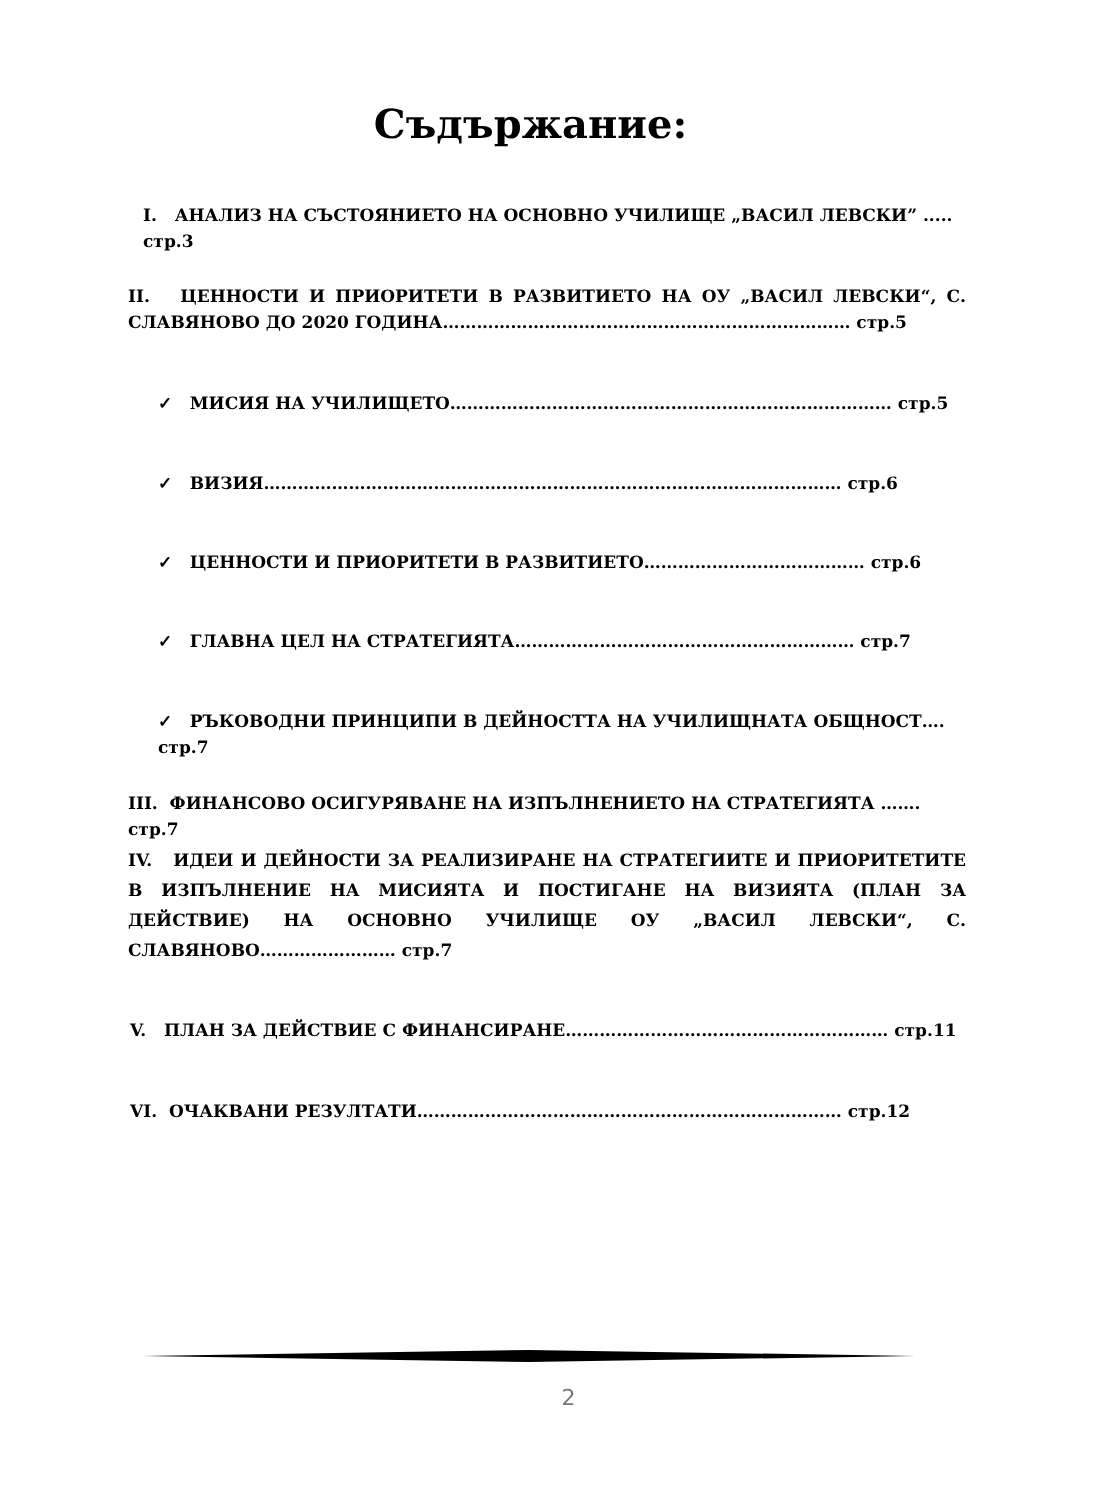Съдържание:
I. АНАЛИЗ НА СЪСТОЯНИЕТО НА ОСНОВНО УЧИЛИЩЕ „ВАСИЛ ЛЕВСКИ” ..... стр.3
II. ЦЕННОСТИ И ПРИОРИТЕТИ В РАЗВИТИЕТО НА ОУ „ВАСИЛ ЛЕВСКИ“, С. СЛАВЯНОВО ДО 2020 ГОДИНА……………………………………………………………… стр.5
✓ МИСИЯ НА УЧИЛИЩЕТО…………………………………………………………………… стр.5
✓ ВИЗИЯ………………………………………………………………………………………… стр.6
✓ ЦЕННОСТИ И ПРИОРИТЕТИ В РАЗВИТИЕТО………………………………… стр.6
✓ ГЛАВНА ЦЕЛ НА СТРАТЕГИЯТА…………………………………………………… стр.7
✓ РЪКОВОДНИ ПРИНЦИПИ В ДЕЙНОСТТА НА УЧИЛИЩНАТА ОБЩНОСТ…. стр.7
III. ФИНАНСОВО ОСИГУРЯВАНЕ НА ИЗПЪЛНЕНИЕТО НА СТРАТЕГИЯТА ……. стр.7
IV. ИДЕИ И ДЕЙНОСТИ ЗА РЕАЛИЗИРАНЕ НА СТРАТЕГИИТЕ И ПРИОРИТЕТИТЕ В ИЗПЪЛНЕНИЕ НА МИСИЯТА И ПОСТИГАНЕ НА ВИЗИЯТА (ПЛАН ЗА ДЕЙСТВИЕ) НА ОСНОВНО УЧИЛИЩЕ ОУ „ВАСИЛ ЛЕВСКИ“, С. СЛАВЯНОВО…………………… стр.7
V. ПЛАН ЗА ДЕЙСТВИЕ С ФИНАНСИРАНЕ………………………………………………… стр.11
VI. ОЧАКВАНИ РЕЗУЛТАТИ………………………………………………………………… стр.12
2